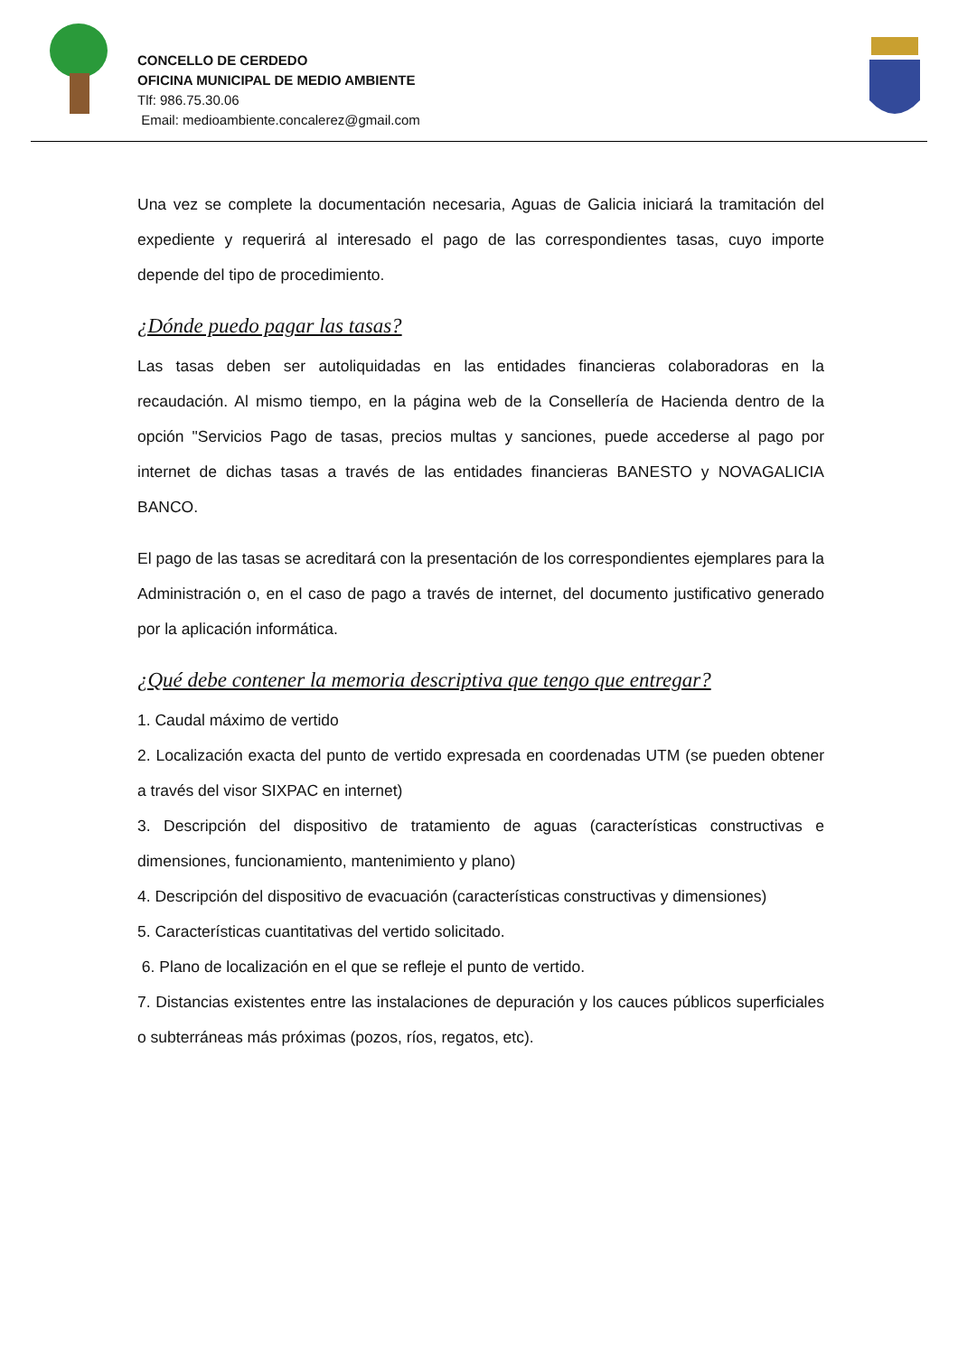CONCELLO DE CERDEDO
OFICINA MUNICIPAL DE MEDIO AMBIENTE
Tlf: 986.75.30.06
Email: medioambiente.concalerez@gmail.com
Una vez se complete la documentación necesaria, Aguas de Galicia iniciará la tramitación del expediente y requerirá al interesado el pago de las correspondientes tasas, cuyo importe depende del tipo de procedimiento.
¿Dónde puedo pagar las tasas?
Las tasas deben ser autoliquidadas en las entidades financieras colaboradoras en la recaudación. Al mismo tiempo, en la página web de la Consellería de Hacienda dentro de la opción "Servicios Pago de tasas, precios multas y sanciones, puede accederse al pago por internet de dichas tasas a través de las entidades financieras BANESTO y NOVAGALICIA BANCO.
El pago de las tasas se acreditará con la presentación de los correspondientes ejemplares para la Administración o, en el caso de pago a través de internet, del documento justificativo generado por la aplicación informática.
¿Qué debe contener la memoria descriptiva que tengo que entregar?
1. Caudal máximo de vertido
2. Localización exacta del punto de vertido expresada en coordenadas UTM (se pueden obtener a través del visor SIXPAC en internet)
3. Descripción del dispositivo de tratamiento de aguas (características constructivas e dimensiones, funcionamiento, mantenimiento y plano)
4. Descripción del dispositivo de evacuación (características constructivas y dimensiones)
5. Características cuantitativas del vertido solicitado.
6. Plano de localización en el que se refleje el punto de vertido.
7. Distancias existentes entre las instalaciones de depuración y los cauces públicos superficiales o subterráneas más próximas (pozos, ríos, regatos, etc).